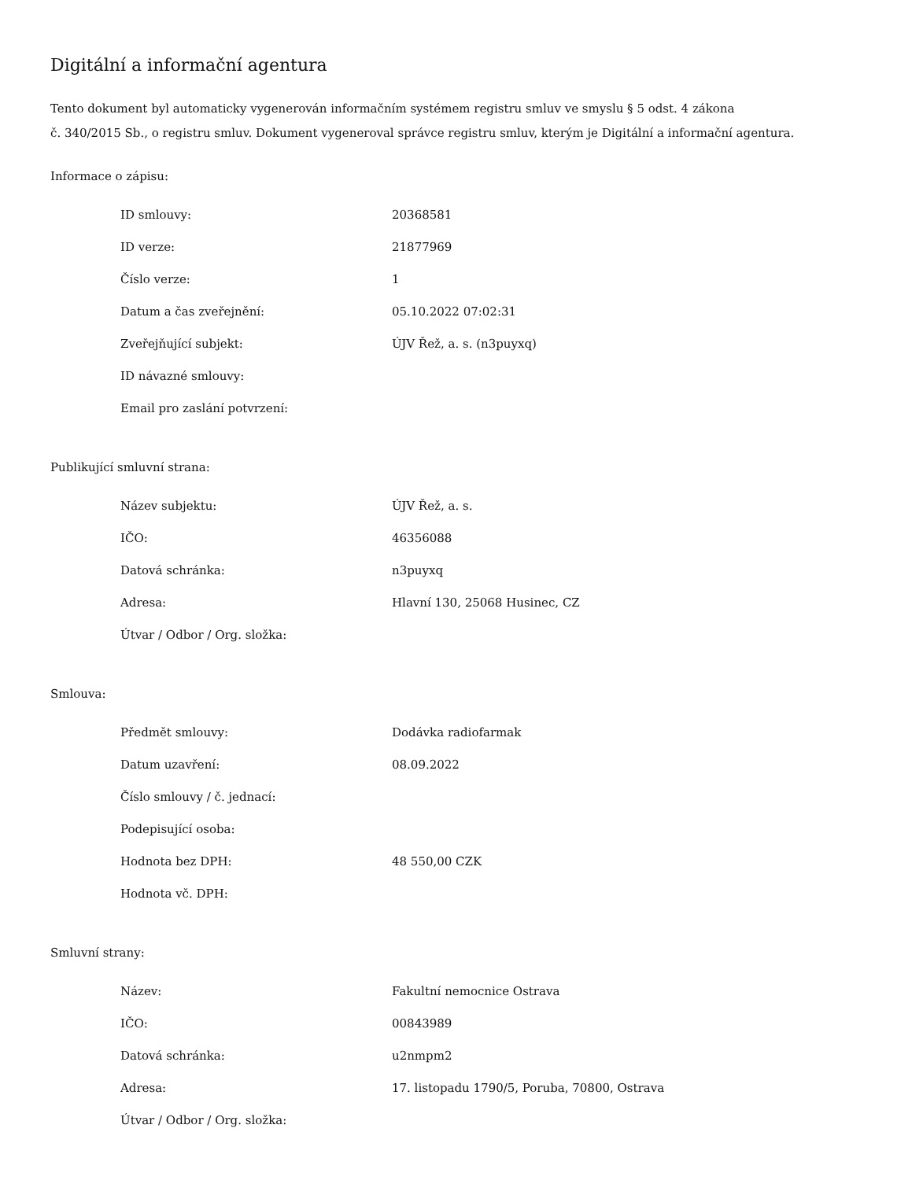Digitální a informační agentura
Tento dokument byl automaticky vygenerován informačním systémem registru smluv ve smyslu § 5 odst. 4 zákona
č. 340/2015 Sb., o registru smluv. Dokument vygeneroval správce registru smluv, kterým je Digitální a informační agentura.
Informace o zápisu:
| ID smlouvy: | 20368581 |
| ID verze: | 21877969 |
| Číslo verze: | 1 |
| Datum a čas zveřejnění: | 05.10.2022 07:02:31 |
| Zveřejňující subjekt: | ÚJV Řež, a. s. (n3puyxq) |
| ID návazné smlouvy: | |
| Email pro zaslání potvrzení: | |
Publikující smluvní strana:
| Název subjektu: | ÚJV Řež, a. s. |
| IČO: | 46356088 |
| Datová schránka: | n3puyxq |
| Adresa: | Hlavní 130, 25068 Husinec, CZ |
| Útvar / Odbor / Org. složka: | |
Smlouva:
| Předmět smlouvy: | Dodávka radiofarmak |
| Datum uzavření: | 08.09.2022 |
| Číslo smlouvy / č. jednací: | |
| Podepisující osoba: | |
| Hodnota bez DPH: | 48 550,00 CZK |
| Hodnota vč. DPH: | |
Smluvní strany:
| Název: | Fakultní nemocnice Ostrava |
| IČO: | 00843989 |
| Datová schránka: | u2nmpm2 |
| Adresa: | 17. listopadu 1790/5, Poruba, 70800, Ostrava |
| Útvar / Odbor / Org. složka: | |